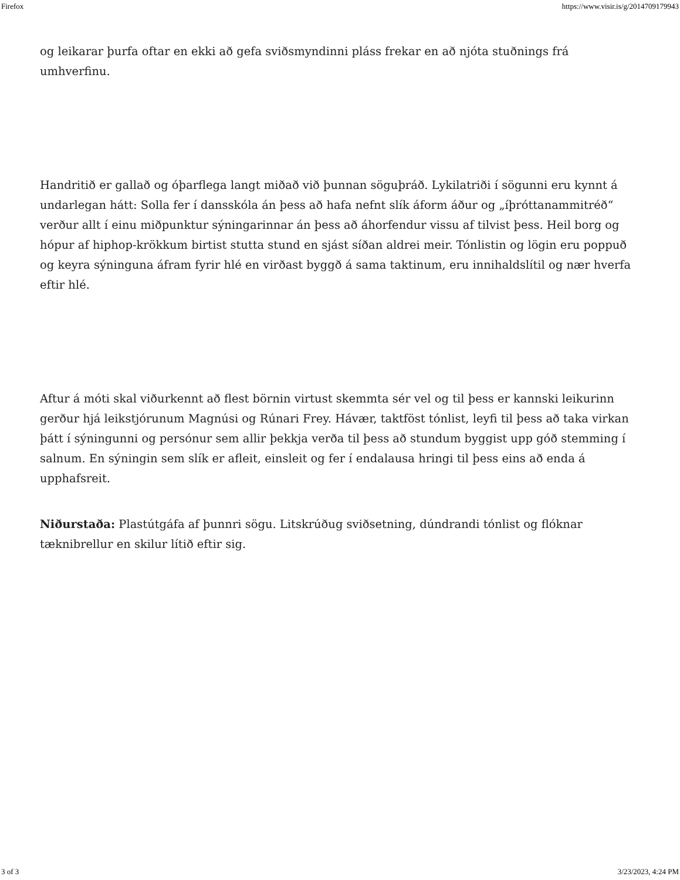Firefox https://www.visir.is/g/2014709179943
og leikarar þurfa oftar en ekki að gefa sviðsmyndinni pláss frekar en að njóta stuðnings frá umhverfinu.
Handritið er gallað og óþarflega langt miðað við þunnan söguþráð. Lykilatriði í sögunni eru kynnt á undarlegan hátt: Solla fer í dansskóla án þess að hafa nefnt slík áform áður og „íþróttanammitréð“ verður allt í einu miðpunktur sýningarinnar án þess að áhorfendur vissu af tilvist þess. Heil borg og hópur af hiphop-krökkum birtist stutta stund en sjást síðan aldrei meir. Tónlistin og lögin eru poppuð og keyra sýninguna áfram fyrir hlé en virðast byggð á sama taktinum, eru innihaldslítil og nær hverfa eftir hlé.
Aftur á móti skal viðurkennt að flest börnin virtust skemmta sér vel og til þess er kannski leikurinn gerður hjá leikstjórunum Magnúsi og Rúnari Frey. Hávær, taktföst tónlist, leyfi til þess að taka virkan þátt í sýningunni og persónur sem allir þekkja verða til þess að stundum byggist upp góð stemming í salnum. En sýningin sem slík er afleit, einsleit og fer í endalausa hringi til þess eins að enda á upphafsreit.
Niðurstaða: Plastútgáfa af þunnri sögu. Litskrúðug sviðsetning, dúndrandi tónlist og flóknar tæknibrellur en skilur lítið eftir sig.
3 of 3 3/23/2023, 4:24 PM